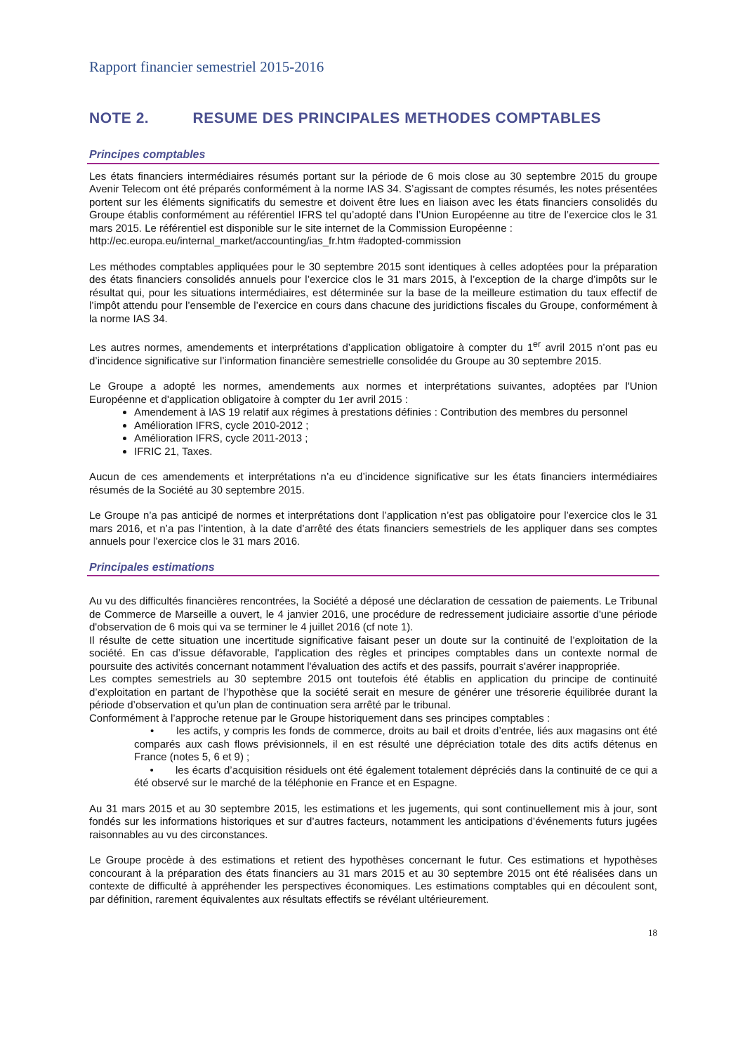Rapport financier semestriel 2015-2016
NOTE 2. RESUME DES PRINCIPALES METHODES COMPTABLES
Principes comptables
Les états financiers intermédiaires résumés portant sur la période de 6 mois close au 30 septembre 2015 du groupe Avenir Telecom ont été préparés conformément à la norme IAS 34. S’agissant de comptes résumés, les notes présentées portent sur les éléments significatifs du semestre et doivent être lues en liaison avec les états financiers consolidés du Groupe établis conformément au référentiel IFRS tel qu’adopté dans l’Union Européenne au titre de l’exercice clos le 31 mars 2015. Le référentiel est disponible sur le site internet de la Commission Européenne :
http://ec.europa.eu/internal_market/accounting/ias_fr.htm #adopted-commission
Les méthodes comptables appliquées pour le 30 septembre 2015 sont identiques à celles adoptées pour la préparation des états financiers consolidés annuels pour l’exercice clos le 31 mars 2015, à l’exception de la charge d’impôts sur le résultat qui, pour les situations intermédiaires, est déterminée sur la base de la meilleure estimation du taux effectif de l’impôt attendu pour l’ensemble de l’exercice en cours dans chacune des juridictions fiscales du Groupe, conformément à la norme IAS 34.
Les autres normes, amendements et interprétations d’application obligatoire à compter du 1<sup>er</sup> avril 2015 n’ont pas eu d’incidence significative sur l’information financière semestrielle consolidée du Groupe au 30 septembre 2015.
Le Groupe a adopté les normes, amendements aux normes et interprétations suivantes, adoptées par l'Union Européenne et d'application obligatoire à compter du 1er avril 2015 :
Amendement à IAS 19 relatif aux régimes à prestations définies : Contribution des membres du personnel
Amélioration IFRS, cycle 2010-2012 ;
Amélioration IFRS, cycle 2011-2013 ;
IFRIC 21, Taxes.
Aucun de ces amendements et interprétations n’a eu d’incidence significative sur les états financiers intermédiaires résumés de la Société au 30 septembre 2015.
Le Groupe n’a pas anticipé de normes et interprétations dont l’application n’est pas obligatoire pour l’exercice clos le 31 mars 2016, et n’a pas l’intention, à la date d’arrêté des états financiers semestriels de les appliquer dans ses comptes annuels pour l’exercice clos le 31 mars 2016.
Principales estimations
Au vu des difficultés financières rencontrées, la Société a déposé une déclaration de cessation de paiements. Le Tribunal de Commerce de Marseille a ouvert, le 4 janvier 2016, une procédure de redressement judiciaire assortie d'une période d'observation de 6 mois qui va se terminer le 4 juillet 2016 (cf note 1).
Il résulte de cette situation une incertitude significative faisant peser un doute sur la continuité de l’exploitation de la société. En cas d’issue défavorable, l'application des règles et principes comptables dans un contexte normal de poursuite des activités concernant notamment l'évaluation des actifs et des passifs, pourrait s'avérer inappropriée.
Les comptes semestriels au 30 septembre 2015 ont toutefois été établis en application du principe de continuité d’exploitation en partant de l’hypothèse que la société serait en mesure de générer une trésorerie équilibrée durant la période d’observation et qu’un plan de continuation sera arrêté par le tribunal.
Conformément à l’approche retenue par le Groupe historiquement dans ses principes comptables :
• les actifs, y compris les fonds de commerce, droits au bail et droits d’entrée, liés aux magasins ont été comparés aux cash flows prévisionnels, il en est résulté une dépréciation totale des dits actifs détenus en France (notes 5, 6 et 9) ;
• les écarts d’acquisition résiduels ont été également totalement dépréciés dans la continuité de ce qui a été observé sur le marché de la téléphonie en France et en Espagne.
Au 31 mars 2015 et au 30 septembre 2015, les estimations et les jugements, qui sont continuellement mis à jour, sont fondés sur les informations historiques et sur d’autres facteurs, notamment les anticipations d’événements futurs jugées raisonnables au vu des circonstances.
Le Groupe procède à des estimations et retient des hypothèses concernant le futur. Ces estimations et hypothèses concourant à la préparation des états financiers au 31 mars 2015 et au 30 septembre 2015 ont été réalisées dans un contexte de difficulté à appréhender les perspectives économiques. Les estimations comptables qui en découlent sont, par définition, rarement équivalentes aux résultats effectifs se révélant ultérieurement.
18